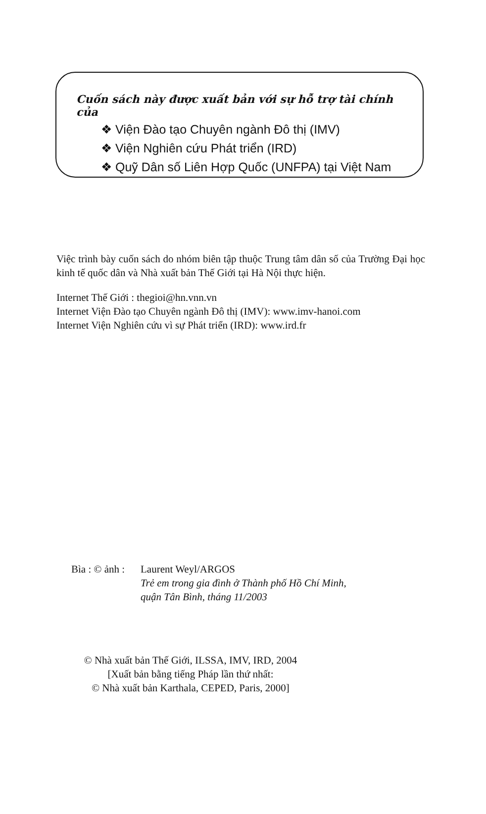Cuốn sách này được xuất bản với sự hỗ trợ tài chính của
❖ Viện Đào tạo Chuyên ngành Đô thị (IMV)
❖ Viện Nghiên cứu Phát triển (IRD)
❖ Quỹ Dân số Liên Hợp Quốc (UNFPA) tại Việt Nam
Việc trình bày cuốn sách do nhóm biên tập thuộc Trung tâm dân số của Trường Đại học kinh tế quốc dân và Nhà xuất bản Thế Giới tại Hà Nội thực hiện.
Internet Thế Giới : thegioi@hn.vnn.vn
Internet Viện Đào tạo Chuyên ngành Đô thị (IMV): www.imv-hanoi.com
Internet Viện Nghiên cứu vì sự Phát triển (IRD): www.ird.fr
Bìa : © ảnh :
Laurent Weyl/ARGOS
Trẻ em trong gia đình ở Thành phố Hồ Chí Minh,
quận Tân Bình, tháng 11/2003
© Nhà xuất bản Thế Giới, ILSSA, IMV, IRD, 2004
[Xuất bản bằng tiếng Pháp lần thứ nhất:
© Nhà xuất bản Karthala, CEPED, Paris, 2000]